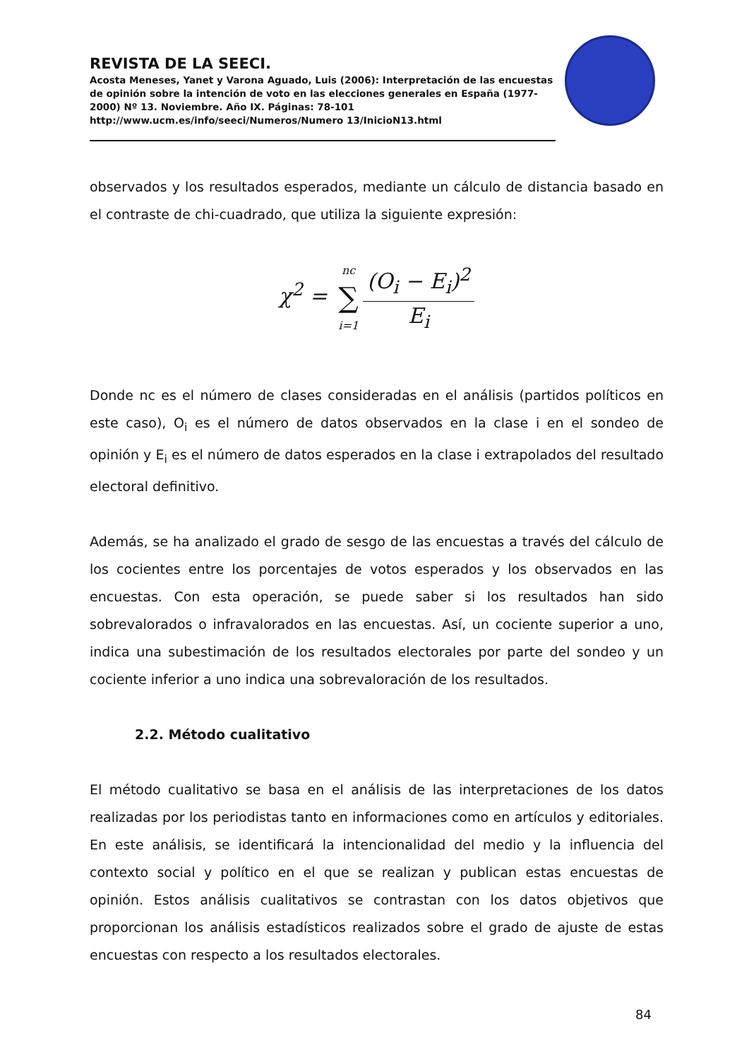REVISTA DE LA SEECI.
Acosta Meneses, Yanet y Varona Aguado, Luis (2006): Interpretación de las encuestas de opinión sobre la intención de voto en las elecciones generales en España (1977-2000) Nº 13. Noviembre. Año IX. Páginas: 78-101 http://www.ucm.es/info/seeci/Numeros/Numero 13/InicioN13.html
observados y los resultados esperados, mediante un cálculo de distancia basado en el contraste de chi-cuadrado, que utiliza la siguiente expresión:
χ<sup>2</sup> = nc ∑ i=1(O<sub>i</sub> − E<sub>i</sub>)<sup>2</sup> E<sub>i</sub>
Donde nc es el número de clases consideradas en el análisis (partidos políticos en este caso), O<sub>i</sub> es el número de datos observados en la clase i en el sondeo de opinión y E<sub>i</sub> es el número de datos esperados en la clase i extrapolados del resultado electoral definitivo.
Además, se ha analizado el grado de sesgo de las encuestas a través del cálculo de los cocientes entre los porcentajes de votos esperados y los observados en las encuestas. Con esta operación, se puede saber si los resultados han sido sobrevalorados o infravalorados en las encuestas. Así, un cociente superior a uno, indica una subestimación de los resultados electorales por parte del sondeo y un cociente inferior a uno indica una sobrevaloración de los resultados.
2.2. Método cualitativo
El método cualitativo se basa en el análisis de las interpretaciones de los datos realizadas por los periodistas tanto en informaciones como en artículos y editoriales. En este análisis, se identificará la intencionalidad del medio y la influencia del contexto social y político en el que se realizan y publican estas encuestas de opinión. Estos análisis cualitativos se contrastan con los datos objetivos que proporcionan los análisis estadísticos realizados sobre el grado de ajuste de estas encuestas con respecto a los resultados electorales.
84